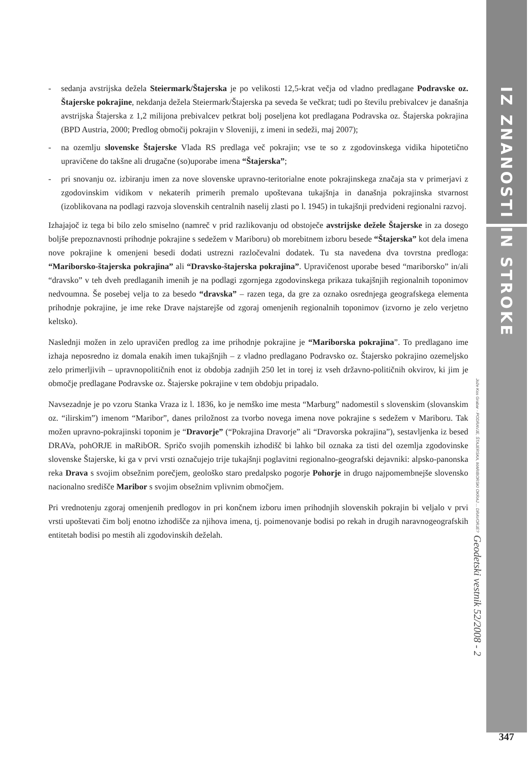- sedanja avstrijska dežela Steiermark/Štajerska je po velikosti 12,5-krat večja od vladno predlagane Podravske oz. Štajerske pokrajine, nekdanja dežela Steiermark/Štajerska pa seveda še večkrat; tudi po številu prebivalcev je današnja avstrijska Štajerska z 1,2 milijona prebivalcev petkrat bolj poseljena kot predlagana Podravska oz. Štajerska pokrajina (BPD Austria, 2000; Predlog območij pokrajin v Sloveniji, z imeni in sedeži, maj 2007);
- na ozemlju slovenske Štajerske Vlada RS predlaga več pokrajin; vse te so z zgodovinskega vidika hipotetično upravičene do takšne ali drugačne (so)uporabe imena “Štajerska”;
- pri snovanju oz. izbiranju imen za nove slovenske upravno-teritorialne enote pokrajinskega značaja sta v primerjavi z zgodovinskim vidikom v nekaterih primerih premalo upoštevana tukajšnja in današnja pokrajinska stvarnost (izoblikovana na podlagi razvoja slovenskih centralnih naselij zlasti po l. 1945) in tukajšnji predvideni regionalni razvoj.
Izhajajoč iz tega bi bilo zelo smiselno (namreč v prid razlikovanju od obstoječe avstrijske dežele Štajerske in za dosego boljše prepoznavnosti prihodnje pokrajine s sedežem v Mariboru) ob morebitnem izboru besede “Štajerska” kot dela imena nove pokrajine k omenjeni besedi dodati ustrezni razločevalni dodatek. Tu sta navedena dva tovrstna predloga: “Mariborsko-štajerska pokrajina” ali “Dravsko-štajerska pokrajina”. Upravičenost uporabe besed “mariborsko” in/ali “dravsko” v teh dveh predlaganih imenih je na podlagi zgornjega zgodovinskega prikaza tukajšnjih regionalnih toponimov nedvoumna. Še posebej velja to za besedo “dravska” – razen tega, da gre za oznako osrednjega geografskega elementa prihodnje pokrajine, je ime reke Drave najstarejše od zgoraj omenjenih regionalnih toponimov (izvorno je zelo verjetno keltsko).
Naslednji možen in zelo upravičen predlog za ime prihodnje pokrajine je “Mariborska pokrajina”. To predlagano ime izhaja neposredno iz domala enakih imen tukajšnjih – z vladno predlagano Podravsko oz. Štajersko pokrajino ozemeljsko zelo primerljivih – upravnopolitičnih enot iz obdobja zadnjih 250 let in torej iz vseh državno-političnih okvirov, ki jim je območje predlagane Podravske oz. Štajerske pokrajine v tem obdobju pripadalo.
Navsezadnje je po vzoru Stanka Vraza iz l. 1836, ko je nemško ime mesta “Marburg” nadomestil s slovenskim (slovanskim oz. “ilirskim”) imenom “Maribor”, danes priložnost za tvorbo novega imena nove pokrajine s sedežem v Mariboru. Tak možen upravno-pokrajinski toponim je “Dravorje” (“Pokrajina Dravorje” ali “Dravorska pokrajina”), sestavljenka iz besed DRAVa, pohORJE in maRibOR. Spričo svojih pomenskih izhodišč bi lahko bil oznaka za tisti del ozemlja zgodovinske slovenske Štajerske, ki ga v prvi vrsti označujejo trije tukajšnji poglavitni regionalno-geografski dejavniki: alpsko-panonska reka Drava s svojim obsežnim porečjem, geološko staro predalpsko pogorje Pohorje in drugo najpomembnejše slovensko nacionalno središče Maribor s svojim obsežnim vplivnim območjem.
Pri vrednotenju zgoraj omenjenih predlogov in pri končnem izboru imen prihodnjih slovenskih pokrajin bi veljalo v prvi vrsti upoštevati čim bolj enotno izhodišče za njihova imena, tj. poimenovanje bodisi po rekah in drugih naravnogeografskih entitetah bodisi po mestih ali zgodovinskih deželah.
Jože Kos Grabar - PODRAVJE, ŠTAJERSKA, MARIBORSKI OKRAJ ... DRAVORJE?
Geodetski vestnik 52/2008 - 2
IZ ZNANOSTI IN STROKE
347